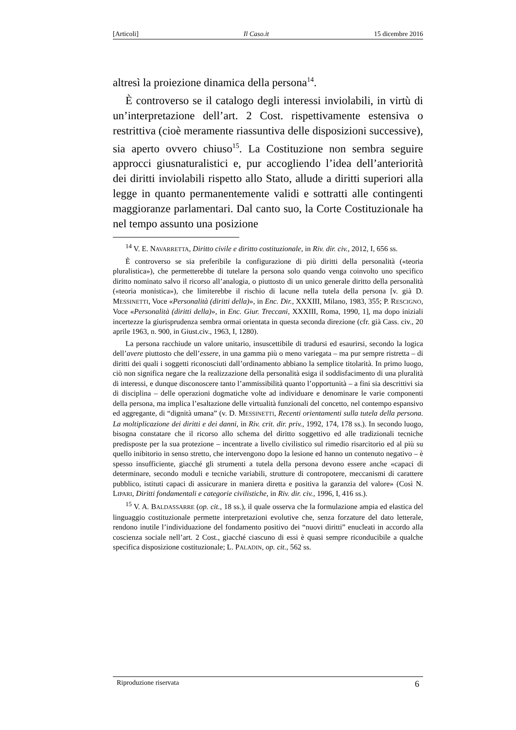[Articoli] Il Caso.it 15 dicembre 2016
altresì la proiezione dinamica della persona<sup>14</sup>.
È controverso se il catalogo degli interessi inviolabili, in virtù di un’interpretazione dell’art. 2 Cost. rispettivamente estensiva o restrittiva (cioè meramente riassuntiva delle disposizioni successive), sia aperto ovvero chiuso<sup>15</sup>. La Costituzione non sembra seguire approcci giusnaturalistici e, pur accogliendo l’idea dell’anteriorità dei diritti inviolabili rispetto allo Stato, allude a diritti superiori alla legge in quanto permanentemente validi e sottratti alle contingenti maggioranze parlamentari. Dal canto suo, la Corte Costituzionale ha nel tempo assunto una posizione
<sup>14</sup> V. E. NAVARRETTA, Diritto civile e diritto costituzionale, in Riv. dir. civ., 2012, I, 656 ss.
È controverso se sia preferibile la configurazione di più diritti della personalità («teoria pluralistica»), che permetterebbe di tutelare la persona solo quando venga coinvolto uno specifico diritto nominato salvo il ricorso all’analogia, o piuttosto di un unico generale diritto della personalità («teoria monistica»), che limiterebbe il rischio di lacune nella tutela della persona [v. già D. MESSINETTI, Voce «Personalità (diritti della)», in Enc. Dir., XXXIII, Milano, 1983, 355; P. RESCIGNO, Voce «Personalità (diritti della)», in Enc. Giur. Treccani, XXXIII, Roma, 1990, 1], ma dopo iniziali incertezze la giurisprudenza sembra ormai orientata in questa seconda direzione (cfr. già Cass. civ., 20 aprile 1963, n. 900, in Giust.civ., 1963, I, 1280).
La persona racchiude un valore unitario, insuscettibile di tradursi ed esaurirsi, secondo la logica dell’avere piuttosto che dell’essere, in una gamma più o meno variegata – ma pur sempre ristretta – di diritti dei quali i soggetti riconosciuti dall’ordinamento abbiano la semplice titolarità. In primo luogo, ciò non significa negare che la realizzazione della personalità esiga il soddisfacimento di una pluralità di interessi, e dunque disconoscere tanto l’ammissibilità quanto l’opportunità – a fini sia descrittivi sia di disciplina – delle operazioni dogmatiche volte ad individuare e denominare le varie componenti della persona, ma implica l’esaltazione delle virtualità funzionali del concetto, nel contempo espansivo ed aggregante, di “dignità umana” (v. D. MESSINETTI, Recenti orientamenti sulla tutela della persona. La moltiplicazione dei diritti e dei danni, in Riv. crit. dir. priv., 1992, 174, 178 ss.). In secondo luogo, bisogna constatare che il ricorso allo schema del diritto soggettivo ed alle tradizionali tecniche predisposte per la sua protezione – incentrate a livello civilistico sul rimedio risarcitorio ed al più su quello inibitorio in senso stretto, che intervengono dopo la lesione ed hanno un contenuto negativo – è spesso insufficiente, giacché gli strumenti a tutela della persona devono essere anche «capaci di determinare, secondo moduli e tecniche variabili, strutture di contropotere, meccanismi di carattere pubblico, istituti capaci di assicurare in maniera diretta e positiva la garanzia del valore» (Così N. LIPARI, Diritti fondamentali e categorie civilistiche, in Riv. dir. civ., 1996, I, 416 ss.).
<sup>15</sup> V. A. BALDASSARRE (op. cit., 18 ss.), il quale osserva che la formulazione ampia ed elastica del linguaggio costituzionale permette interpretazioni evolutive che, senza forzature del dato letterale, rendono inutile l’individuazione del fondamento positivo dei “nuovi diritti” enucleati in accordo alla coscienza sociale nell’art. 2 Cost., giacché ciascuno di essi è quasi sempre riconducibile a qualche specifica disposizione costituzionale; L. PALADIN, op. cit., 562 ss.
Riproduzione riservata 6